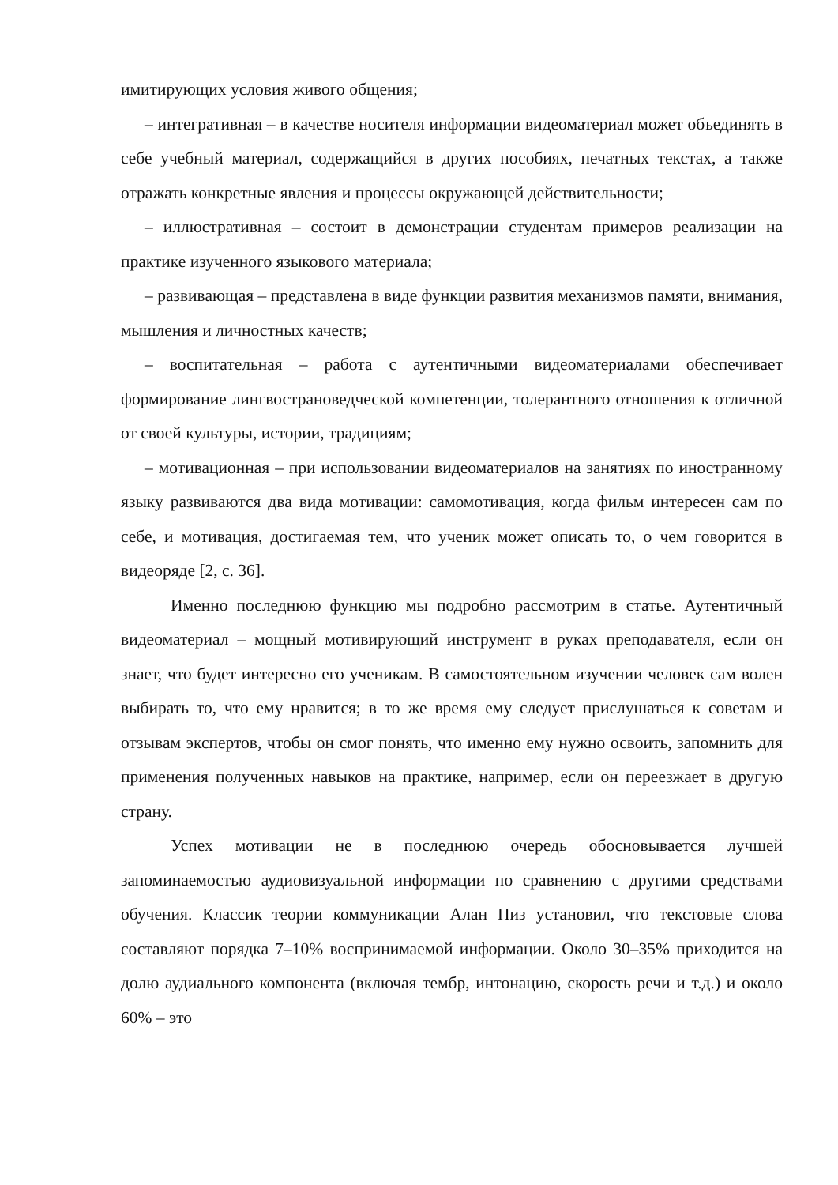имитирующих условия живого общения;
– интегративная – в качестве носителя информации видеоматериал может объединять в себе учебный материал, содержащийся в других пособиях, печатных текстах, а также отражать конкретные явления и процессы окружающей действительности;
– иллюстративная – состоит в демонстрации студентам примеров реализации на практике изученного языкового материала;
– развивающая – представлена в виде функции развития механизмов памяти, внимания, мышления и личностных качеств;
– воспитательная – работа с аутентичными видеоматериалами обеспечивает формирование лингвострановедческой компетенции, толерантного отношения к отличной от своей культуры, истории, традициям;
– мотивационная – при использовании видеоматериалов на занятиях по иностранному языку развиваются два вида мотивации: самомотивация, когда фильм интересен сам по себе, и мотивация, достигаемая тем, что ученик может описать то, о чем говорится в видеоряде [2, с. 36].
Именно последнюю функцию мы подробно рассмотрим в статье. Аутентичный видеоматериал – мощный мотивирующий инструмент в руках преподавателя, если он знает, что будет интересно его ученикам. В самостоятельном изучении человек сам волен выбирать то, что ему нравится; в то же время ему следует прислушаться к советам и отзывам экспертов, чтобы он смог понять, что именно ему нужно освоить, запомнить для применения полученных навыков на практике, например, если он переезжает в другую страну.
Успех мотивации не в последнюю очередь обосновывается лучшей запоминаемостью аудиовизуальной информации по сравнению с другими средствами обучения. Классик теории коммуникации Алан Пиз установил, что текстовые слова составляют порядка 7–10% воспринимаемой информации. Около 30–35% приходится на долю аудиального компонента (включая тембр, интонацию, скорость речи и т.д.) и около 60% – это